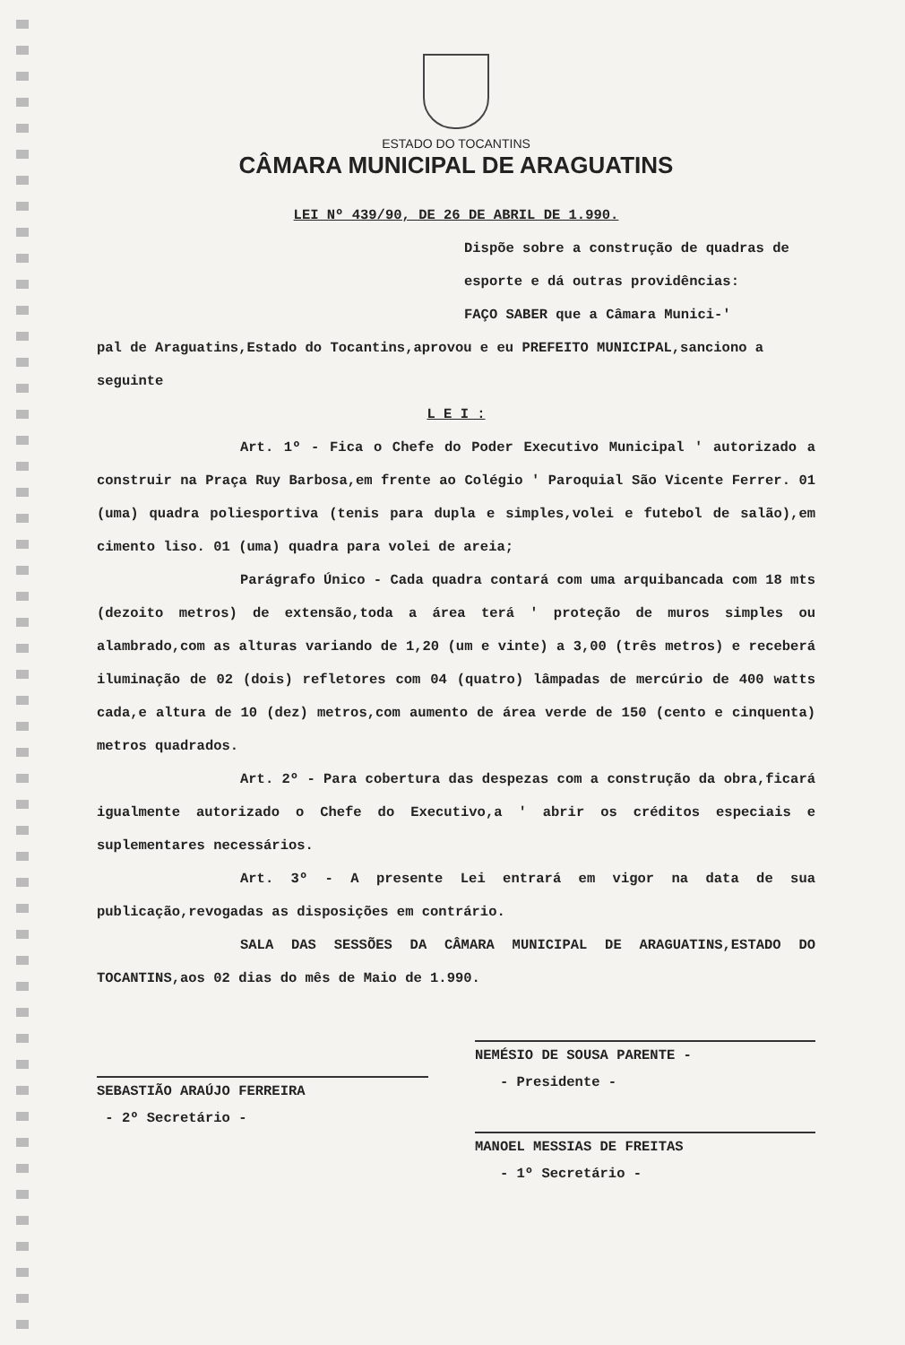ESTADO DO TOCANTINS
CÂMARA MUNICIPAL DE ARAGUATINS
LEI Nº 439/90, DE 26 DE ABRIL DE 1.990.
Dispõe sobre a construção de quadras de esporte e dá outras providências:
FAÇO SABER que a Câmara Munici-'
pal de Araguatins,Estado do Tocantins,aprovou e eu PREFEITO MUNICIPAL,sanciono a seguinte
L E I :
Art. 1º - Fica o Chefe do Poder Executivo Municipal ' autorizado a construir na Praça Ruy Barbosa,em frente ao Colégio ' Paroquial São Vicente Ferrer. 01 (uma) quadra poliesportiva (tenis para dupla e simples,volei e futebol de salão),em cimento liso. 01 (uma) quadra para volei de areia;
Parágrafo Único - Cada quadra contará com uma arquibancada com 18 mts (dezoito metros) de extensão,toda a área terá ' proteção de muros simples ou alambrado,com as alturas variando de 1,20 (um e vinte) a 3,00 (três metros) e receberá iluminação de 02 (dois) refletores com 04 (quatro) lâmpadas de mercúrio de 400 watts cada,e altura de 10 (dez) metros,com aumento de área verde de 150 (cento e cinquenta) metros quadrados.
Art. 2º - Para cobertura das despezas com a construção da obra,ficará igualmente autorizado o Chefe do Executivo,a ' abrir os créditos especiais e suplementares necessários.
Art. 3º - A presente Lei entrará em vigor na data de sua publicação,revogadas as disposições em contrário.
SALA DAS SESSÕES DA CÂMARA MUNICIPAL DE ARAGUATINS,ESTADO DO TOCANTINS,aos 02 dias do mês de Maio de 1.990.
SEBASTIÃO ARAÚJO FERREIRA
- 2º Secretário -
NEMÉSIO DE SOUSA PARENTE -
- Presidente -
MANOEL MESSIAS DE FREITAS
- 1º Secretário -